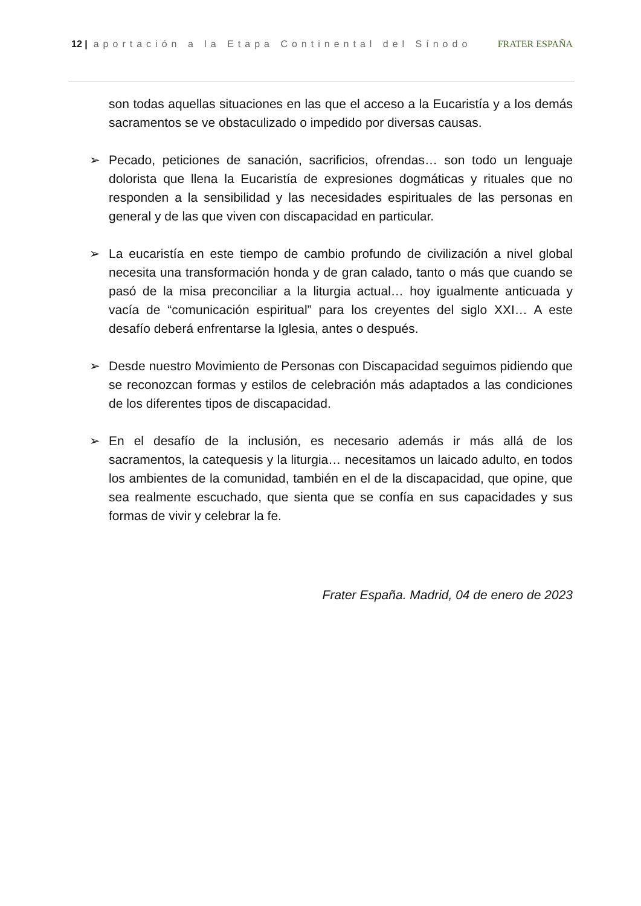12 | aportación a la Etapa Continental del Sínodo
FRATER ESPAÑA
son todas aquellas situaciones en las que el acceso a la Eucaristía y a los demás sacramentos se ve obstaculizado o impedido por diversas causas.
➢ Pecado, peticiones de sanación, sacrificios, ofrendas… son todo un lenguaje dolorista que llena la Eucaristía de expresiones dogmáticas y rituales que no responden a la sensibilidad y las necesidades espirituales de las personas en general y de las que viven con discapacidad en particular.
➢ La eucaristía en este tiempo de cambio profundo de civilización a nivel global necesita una transformación honda y de gran calado, tanto o más que cuando se pasó de la misa preconciliar a la liturgia actual… hoy igualmente anticuada y vacía de “comunicación espiritual” para los creyentes del siglo XXI… A este desafío deberá enfrentarse la Iglesia, antes o después.
➢ Desde nuestro Movimiento de Personas con Discapacidad seguimos pidiendo que se reconozcan formas y estilos de celebración más adaptados a las condiciones de los diferentes tipos de discapacidad.
➢ En el desafío de la inclusión, es necesario además ir más allá de los sacramentos, la catequesis y la liturgia… necesitamos un laicado adulto, en todos los ambientes de la comunidad, también en el de la discapacidad, que opine, que sea realmente escuchado, que sienta que se confía en sus capacidades y sus formas de vivir y celebrar la fe.
Frater España. Madrid, 04 de enero de 2023